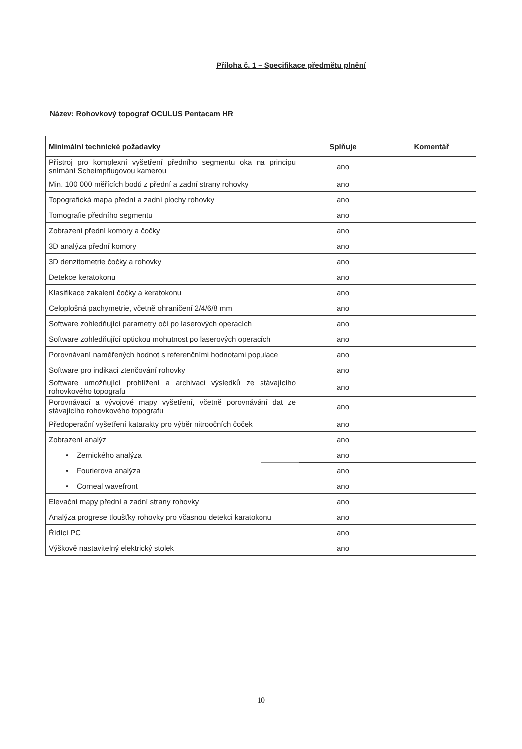Příloha č. 1 – Specifikace předmětu plnění
Název: Rohovkový topograf OCULUS Pentacam HR
| Minimální technické požadavky | Splňuje | Komentář |
| --- | --- | --- |
| Přístroj pro komplexní vyšetření předního segmentu oka na principu snímání Scheimpflugovou kamerou | ano | |
| Min. 100 000 měřících bodů z přední a zadní strany rohovky | ano | |
| Topografická mapa přední a zadní plochy rohovky | ano | |
| Tomografie předního segmentu | ano | |
| Zobrazení přední komory a čočky | ano | |
| 3D analýza přední komory | ano | |
| 3D denzitometrie čočky a rohovky | ano | |
| Detekce keratokonu | ano | |
| Klasifikace zakalení čočky a keratokonu | ano | |
| Celoplošná pachymetrie, včetně ohraničení 2/4/6/8 mm | ano | |
| Software zohledňující parametry očí po laserových operacích | ano | |
| Software zohledňující optickou mohutnost po laserových operacích | ano | |
| Porovnávaní naměřených hodnot s referenčními hodnotami populace | ano | |
| Software pro indikaci ztenčování rohovky | ano | |
| Software umožňující prohlížení a archivaci výsledků ze stávajícího rohovkového topografu | ano | |
| Porovnávací a vývojové mapy vyšetření, včetně porovnávání dat ze stávajícího rohovkového topografu | ano | |
| Předoperační vyšetření katarakty pro výběr nitroočních čoček | ano | |
| Zobrazení analýz | ano | |
| • Zernického analýza | ano | |
| • Fourierova analýza | ano | |
| • Corneal wavefront | ano | |
| Elevační mapy přední a zadní strany rohovky | ano | |
| Analýza progrese tloušťky rohovky pro včasnou detekci karatokonu | ano | |
| Řídící PC | ano | |
| Výškově nastavitelný elektrický stolek | ano | |
10